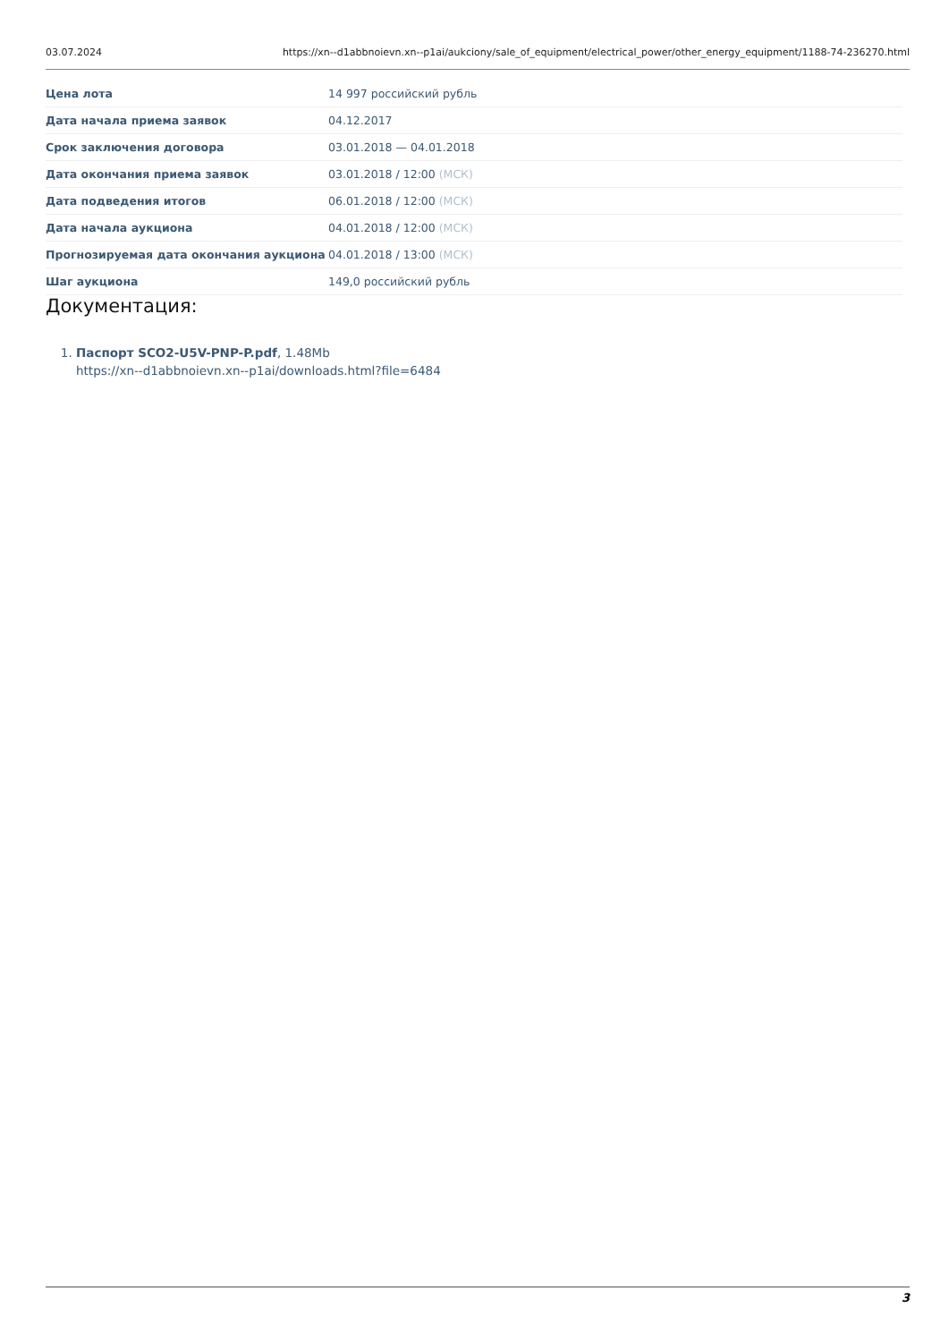03.07.2024 https://xn--d1abbnoievn.xn--p1ai/aukciony/sale_of_equipment/electrical_power/other_energy_equipment/1188-74-236270.html
| Цена лота | 14 997 российский рубль |
| Дата начала приема заявок | 04.12.2017 |
| Срок заключения договора | 03.01.2018 — 04.01.2018 |
| Дата окончания приема заявок | 03.01.2018 / 12:00 (МСК) |
| Дата подведения итогов | 06.01.2018 / 12:00 (МСК) |
| Дата начала аукциона | 04.01.2018 / 12:00 (МСК) |
| Прогнозируемая дата окончания аукциона | 04.01.2018 / 13:00 (МСК) |
| Шаг аукциона | 149,0 российский рубль |
Документация:
1. Паспорт SCO2-U5V-PNP-P.pdf, 1.48Mb
https://xn--d1abbnoievn.xn--p1ai/downloads.html?file=6484
3